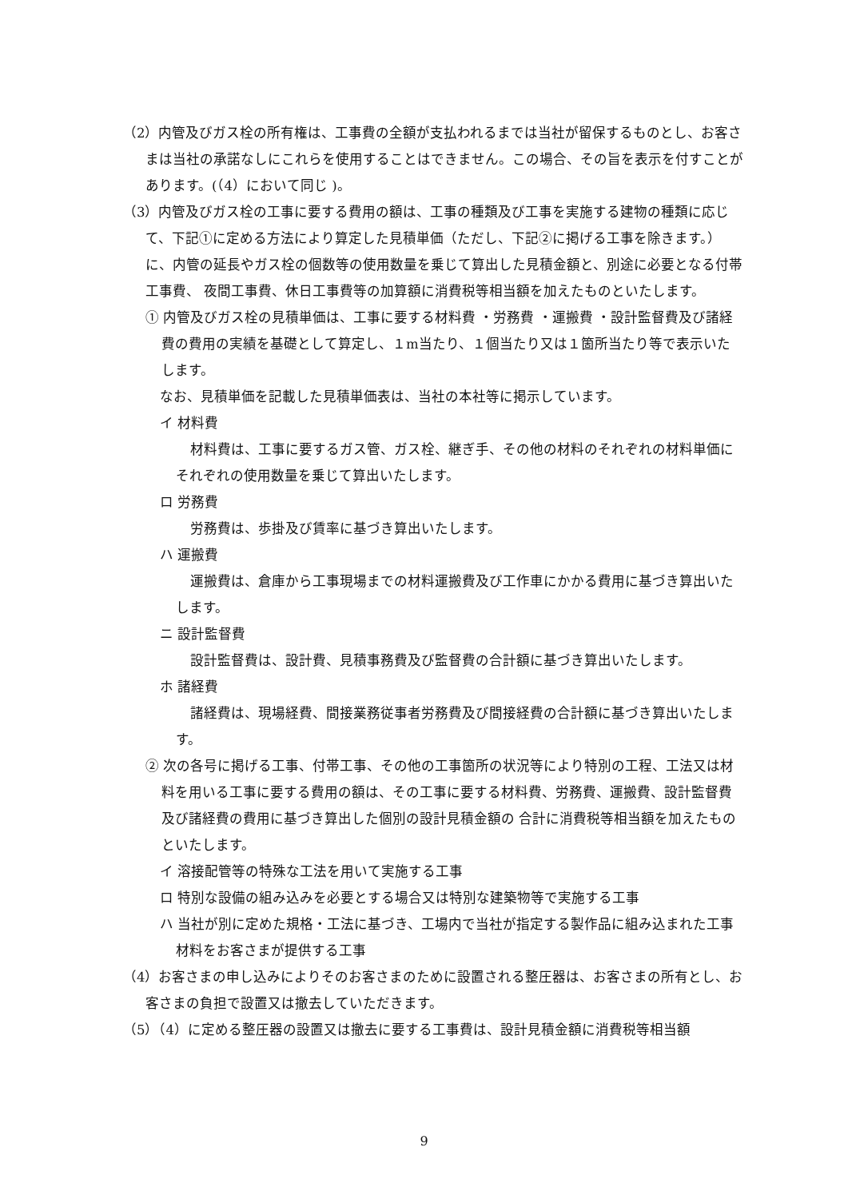（2）内管及びガス栓の所有権は、工事費の全額が支払われるまでは当社が留保するものとし、お客さまは当社の承諾なしにこれらを使用することはできません。この場合、その旨を表示を付すことがあります。(（4）において同じ )。
（3）内管及びガス栓の工事に要する費用の額は、工事の種類及び工事を実施する建物の種類に応じて、下記①に定める方法により算定した見積単価（ただし、下記②に掲げる工事を除きます。）に、内管の延長やガス栓の個数等の使用数量を乗じて算出した見積金額と、別途に必要となる付帯工事費、 夜間工事費、休日工事費等の加算額に消費税等相当額を加えたものといたします。
① 内管及びガス栓の見積単価は、工事に要する材料費 ・労務費 ・運搬費 ・設計監督費及び諸経費の費用の実績を基礎として算定し、１m当たり、１個当たり又は１箇所当たり等で表示いたします。
なお、見積単価を記載した見積単価表は、当社の本社等に掲示しています。
イ 材料費
材料費は、工事に要するガス管、ガス栓、継ぎ手、その他の材料のそれぞれの材料単価にそれぞれの使用数量を乗じて算出いたします。
ロ 労務費
労務費は、歩掛及び賃率に基づき算出いたします。
ハ 運搬費
運搬費は、倉庫から工事現場までの材料運搬費及び工作車にかかる費用に基づき算出いたします。
ニ 設計監督費
設計監督費は、設計費、見積事務費及び監督費の合計額に基づき算出いたします。
ホ 諸経費
諸経費は、現場経費、間接業務従事者労務費及び間接経費の合計額に基づき算出いたします。
② 次の各号に掲げる工事、付帯工事、その他の工事箇所の状況等により特別の工程、工法又は材料を用いる工事に要する費用の額は、その工事に要する材料費、労務費、運搬費、設計監督費及び諸経費の費用に基づき算出した個別の設計見積金額の 合計に消費税等相当額を加えたものといたします。
イ 溶接配管等の特殊な工法を用いて実施する工事
ロ 特別な設備の組み込みを必要とする場合又は特別な建築物等で実施する工事
ハ 当社が別に定めた規格・工法に基づき、工場内で当社が指定する製作品に組み込まれた工事材料をお客さまが提供する工事
（4）お客さまの申し込みによりそのお客さまのために設置される整圧器は、お客さまの所有とし、お客さまの負担で設置又は撤去していただきます。
（5）（4）に定める整圧器の設置又は撤去に要する工事費は、設計見積金額に消費税等相当額
9